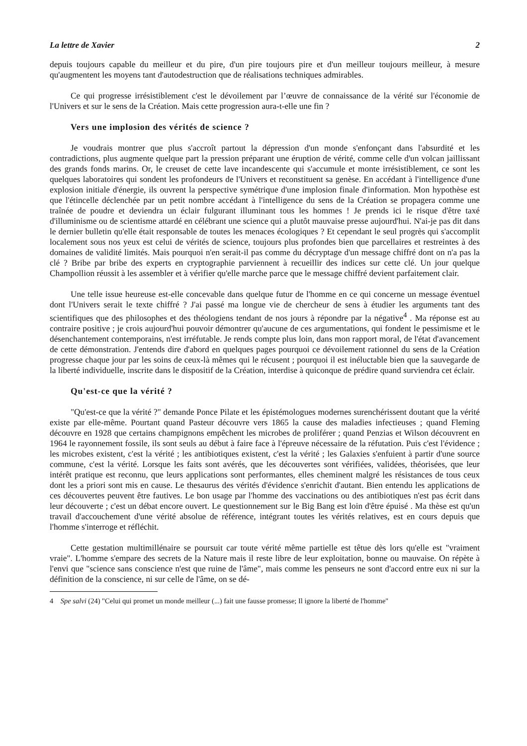La lettre de Xavier 2
depuis toujours capable du meilleur et du pire, d'un pire toujours pire et d'un meilleur toujours meilleur, à mesure qu'augmentent les moyens tant d'autodestruction que de réalisations techniques admirables.
Ce qui progresse irrésistiblement c'est le dévoilement par l’œuvre de connaissance de la vérité sur l'économie de l'Univers et sur le sens de la Création. Mais cette progression aura-t-elle une fin ?
Vers une implosion des vérités de science ?
Je voudrais montrer que plus s'accroît partout la dépression d'un monde s'enfonçant dans l'absurdité et les contradictions, plus augmente quelque part la pression préparant une éruption de vérité, comme celle d'un volcan jaillissant des grands fonds marins. Or, le creuset de cette lave incandescente qui s'accumule et monte irrésistiblement, ce sont les quelques laboratoires qui sondent les profondeurs de l'Univers et reconstituent sa genèse. En accédant à l'intelligence d'une explosion initiale d'énergie, ils ouvrent la perspective symétrique d'une implosion finale d'information. Mon hypothèse est que l'étincelle déclenchée par un petit nombre accédant à l'intelligence du sens de la Création se propagera comme une traînée de poudre et deviendra un éclair fulgurant illuminant tous les hommes ! Je prends ici le risque d'être taxé d'illuminisme ou de scientisme attardé en célébrant une science qui a plutôt mauvaise presse aujourd'hui. N'ai-je pas dit dans le dernier bulletin qu'elle était responsable de toutes les menaces écologiques ? Et cependant le seul progrès qui s'accomplit localement sous nos yeux est celui de vérités de science, toujours plus profondes bien que parcellaires et restreintes à des domaines de validité limités. Mais pourquoi n'en serait-il pas comme du décryptage d'un message chiffré dont on n'a pas la clé ? Bribe par bribe des experts en cryptographie parviennent à recueillir des indices sur cette clé. Un jour quelque Champollion réussit à les assembler et à vérifier qu'elle marche parce que le message chiffré devient parfaitement clair.
Une telle issue heureuse est-elle concevable dans quelque futur de l'homme en ce qui concerne un message éventuel dont l'Univers serait le texte chiffré ? J'ai passé ma longue vie de chercheur de sens à étudier les arguments tant des scientifiques que des philosophes et des théologiens tendant de nos jours à répondre par la négative<sup>4</sup> . Ma réponse est au contraire positive ; je crois aujourd'hui pouvoir démontrer qu'aucune de ces argumentations, qui fondent le pessimisme et le désenchantement contemporains, n'est irréfutable. Je rends compte plus loin, dans mon rapport moral, de l'état d'avancement de cette démonstration. J'entends dire d'abord en quelques pages pourquoi ce dévoilement rationnel du sens de la Création progresse chaque jour par les soins de ceux-là mêmes qui le récusent ; pourquoi il est inéluctable bien que la sauvegarde de la liberté individuelle, inscrite dans le dispositif de la Création, interdise à quiconque de prédire quand surviendra cet éclair.
Qu'est-ce que la vérité ?
"Qu'est-ce que la vérité ?" demande Ponce Pilate et les épistémologues modernes surenchérissent doutant que la vérité existe par elle-même. Pourtant quand Pasteur découvre vers 1865 la cause des maladies infectieuses ; quand Fleming découvre en 1928 que certains champignons empêchent les microbes de proliférer ; quand Penzias et Wilson découvrent en 1964 le rayonnement fossile, ils sont seuls au début à faire face à l'épreuve nécessaire de la réfutation. Puis c'est l'évidence ; les microbes existent, c'est la vérité ; les antibiotiques existent, c'est la vérité ; les Galaxies s'enfuient à partir d'une source commune, c'est la vérité. Lorsque les faits sont avérés, que les découvertes sont vérifiées, validées, théorisées, que leur intérêt pratique est reconnu, que leurs applications sont performantes, elles cheminent malgré les résistances de tous ceux dont les a priori sont mis en cause. Le thesaurus des vérités d'évidence s'enrichit d'autant. Bien entendu les applications de ces découvertes peuvent être fautives. Le bon usage par l'homme des vaccinations ou des antibiotiques n'est pas écrit dans leur découverte ; c'est un débat encore ouvert. Le questionnement sur le Big Bang est loin d'être épuisé . Ma thèse est qu'un travail d'accouchement d'une vérité absolue de référence, intégrant toutes les vérités relatives, est en cours depuis que l'homme s'interroge et réfléchit.
Cette gestation multimillénaire se poursuit car toute vérité même partielle est têtue dès lors qu'elle est "vraiment vraie". L'homme s'empare des secrets de la Nature mais il reste libre de leur exploitation, bonne ou mauvaise. On répète à l'envi que "science sans conscience n'est que ruine de l'âme", mais comme les penseurs ne sont d'accord entre eux ni sur la définition de la conscience, ni sur celle de l'âme, on se dé-
4 Spe salvi (24) "Celui qui promet un monde meilleur (...) fait une fausse promesse; Il ignore la liberté de l'homme"